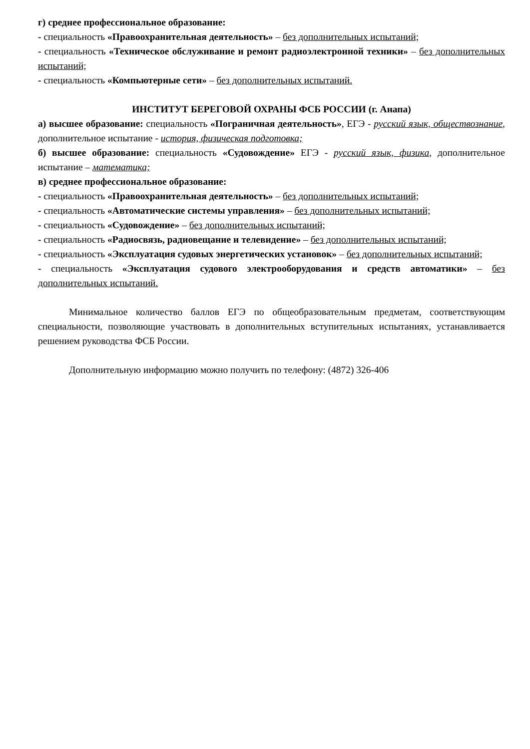г) среднее профессиональное образование:
- специальность «Правоохранительная деятельность» – без дополнительных испытаний;
- специальность «Техническое обслуживание и ремонт радиоэлектронной техники» – без дополнительных испытаний;
- специальность «Компьютерные сети» – без дополнительных испытаний.
ИНСТИТУТ БЕРЕГОВОЙ ОХРАНЫ ФСБ РОССИИ (г. Анапа)
а) высшее образование: специальность «Пограничная деятельность», ЕГЭ - русский язык, обществознание, дополнительное испытание - история, физическая подготовка;
б) высшее образование: специальность «Судовождение» ЕГЭ - русский язык, физика, дополнительное испытание – математика;
в) среднее профессиональное образование:
- специальность «Правоохранительная деятельность» – без дополнительных испытаний;
- специальность «Автоматические системы управления» – без дополнительных испытаний;
- специальность «Судовождение» – без дополнительных испытаний;
- специальность «Радиосвязь, радиовещание и телевидение» – без дополнительных испытаний;
- специальность «Эксплуатация судовых энергетических установок» – без дополнительных испытаний;
- специальность «Эксплуатация судового электрооборудования и средств автоматики» – без дополнительных испытаний.
Минимальное количество баллов ЕГЭ по общеобразовательным предметам, соответствующим специальности, позволяющие участвовать в дополнительных вступительных испытаниях, устанавливается решением руководства ФСБ России.
Дополнительную информацию можно получить по телефону: (4872) 326-406